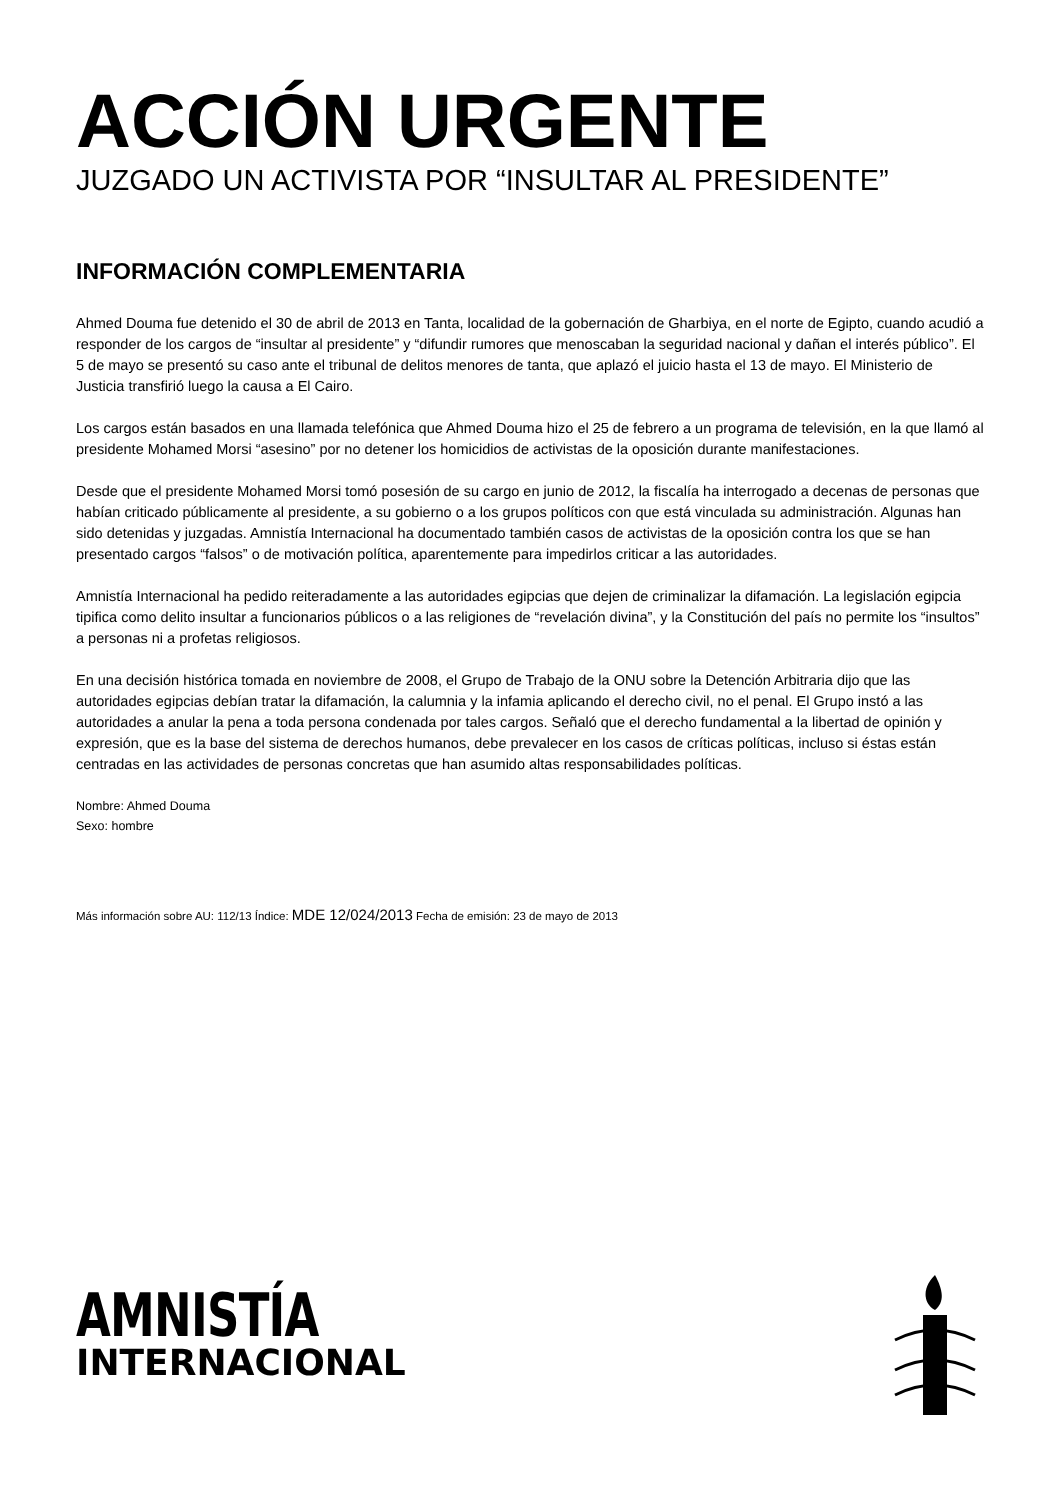ACCIÓN URGENTE
JUZGADO UN ACTIVISTA POR “INSULTAR AL PRESIDENTE”
INFORMACIÓN COMPLEMENTARIA
Ahmed Douma fue detenido el 30 de abril de 2013 en Tanta, localidad de la gobernación de Gharbiya, en el norte de Egipto, cuando acudió a responder de los cargos de “insultar al presidente” y “difundir rumores que menoscaban la seguridad nacional y dañan el interés público”. El 5 de mayo se presentó su caso ante el tribunal de delitos menores de tanta, que aplazó el juicio hasta el 13 de mayo. El Ministerio de Justicia transfirió luego la causa a El Cairo.
Los cargos están basados en una llamada telefónica que Ahmed Douma hizo el 25 de febrero a un programa de televisión, en la que llamó al presidente Mohamed Morsi “asesino” por no detener los homicidios de activistas de la oposición durante manifestaciones.
Desde que el presidente Mohamed Morsi tomó posesión de su cargo en junio de 2012, la fiscalía ha interrogado a decenas de personas que habían criticado públicamente al presidente, a su gobierno o a los grupos políticos con que está vinculada su administración. Algunas han sido detenidas y juzgadas. Amnistía Internacional ha documentado también casos de activistas de la oposición contra los que se han presentado cargos “falsos” o de motivación política, aparentemente para impedirlos criticar a las autoridades.
Amnistía Internacional ha pedido reiteradamente a las autoridades egipcias que dejen de criminalizar la difamación. La legislación egipcia tipifica como delito insultar a funcionarios públicos o a las religiones de “revelación divina”, y la Constitución del país no permite los “insultos” a personas ni a profetas religiosos.
En una decisión histórica tomada en noviembre de 2008, el Grupo de Trabajo de la ONU sobre la Detención Arbitraria dijo que las autoridades egipcias debían tratar la difamación, la calumnia y la infamia aplicando el derecho civil, no el penal. El Grupo instó a las autoridades a anular la pena a toda persona condenada por tales cargos. Señaló que el derecho fundamental a la libertad de opinión y expresión, que es la base del sistema de derechos humanos, debe prevalecer en los casos de críticas políticas, incluso si éstas están centradas en las actividades de personas concretas que han asumido altas responsabilidades políticas.
Nombre: Ahmed Douma
Sexo: hombre
Más información sobre AU: 112/13 Índice: MDE 12/024/2013 Fecha de emisión: 23 de mayo de 2013
AMNISTÍA
INTERNACIONAL